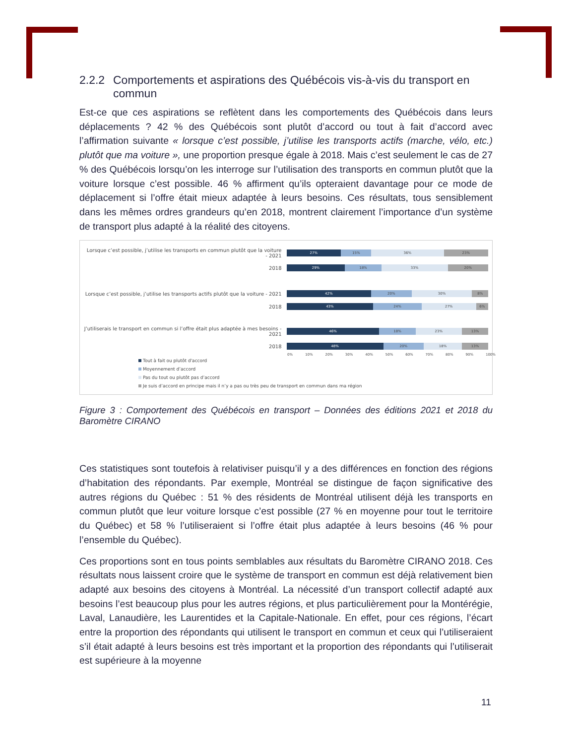2.2.2 Comportements et aspirations des Québécois vis-à-vis du transport en commun
Est-ce que ces aspirations se reflètent dans les comportements des Québécois dans leurs déplacements ? 42 % des Québécois sont plutôt d’accord ou tout à fait d’accord avec l’affirmation suivante « lorsque c’est possible, j’utilise les transports actifs (marche, vélo, etc.) plutôt que ma voiture », une proportion presque égale à 2018. Mais c’est seulement le cas de 27 % des Québécois lorsqu’on les interroge sur l’utilisation des transports en commun plutôt que la voiture lorsque c’est possible. 46 % affirment qu’ils opteraient davantage pour ce mode de déplacement si l’offre était mieux adaptée à leurs besoins. Ces résultats, tous sensiblement dans les mêmes ordres grandeurs qu’en 2018, montrent clairement l’importance d’un système de transport plus adapté à la réalité des citoyens.
Lorsque c’est possible, j’utilise les transports en commun plutôt que la voiture - 2021
27% 15% 36% 23%
2018
29% 18% 33% 20%
Lorsque c’est possible, j’utilise les transports actifs plutôt que la voiture - 2021
42% 20% 30% 8%
2018
43% 24% 27% 6%
J’utiliserais le transport en commun si l’offre était plus adaptée à mes besoins - 2021
46% 18% 23% 13%
2018
48% 20% 18% 13%
0% 10% 20% 30% 40% 50% 60% 70% 80% 90% 100%
Tout à fait ou plutôt d'accord
Moyennement d’accord
Pas du tout ou plutôt pas d’accord
Je suis d’accord en principe mais il n’y a pas ou très peu de transport en commun dans ma région
Figure 3 : Comportement des Québécois en transport – Données des éditions 2021 et 2018 du Baromètre CIRANO
Ces statistiques sont toutefois à relativiser puisqu’il y a des différences en fonction des régions d’habitation des répondants. Par exemple, Montréal se distingue de façon significative des autres régions du Québec : 51 % des résidents de Montréal utilisent déjà les transports en commun plutôt que leur voiture lorsque c’est possible (27 % en moyenne pour tout le territoire du Québec) et 58 % l’utiliseraient si l’offre était plus adaptée à leurs besoins (46 % pour l’ensemble du Québec).
Ces proportions sont en tous points semblables aux résultats du Baromètre CIRANO 2018. Ces résultats nous laissent croire que le système de transport en commun est déjà relativement bien adapté aux besoins des citoyens à Montréal. La nécessité d’un transport collectif adapté aux besoins l’est beaucoup plus pour les autres régions, et plus particulièrement pour la Montérégie, Laval, Lanaudière, les Laurentides et la Capitale-Nationale. En effet, pour ces régions, l’écart entre la proportion des répondants qui utilisent le transport en commun et ceux qui l’utiliseraient s’il était adapté à leurs besoins est très important et la proportion des répondants qui l’utiliserait est supérieure à la moyenne
11